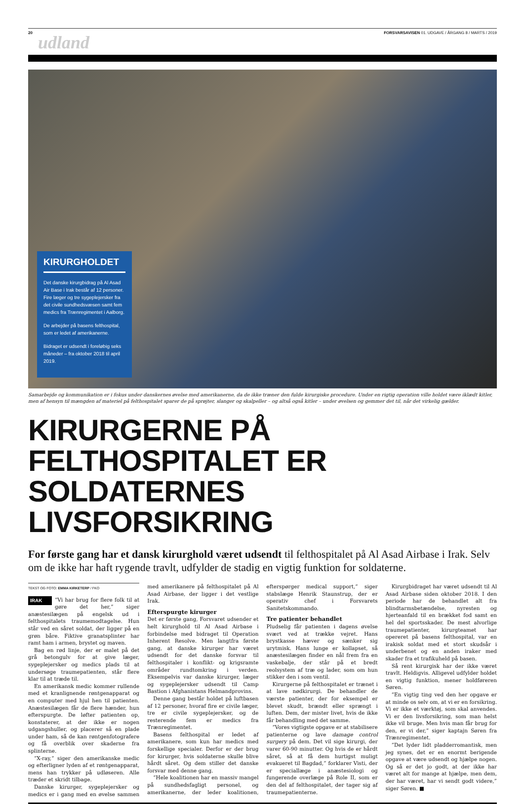20 FORSVARSAVISEN 01. UDGAVE / ÅRGANG 8 / MARTS / 2019
udland
KIRURGHOLDET
Det danske kirurgbidrag på Al Asad Air Base i Irak består af 12 personer. Fire læger og tre sygeplejersker fra det civile sundhedsvæsen samt fem medics fra Trænregimentet i Aalborg.
De arbejder på basens felthospital, som er ledet af amerikanerne.
Bidraget er udsendt i foreløbig seks måneder – fra oktober 2018 til april 2019.
Samarbejde og kommunikation er i fokus under danskernes øvelse med amerikanerne, da de ikke træner den fulde kirurgiske procedure. Under en rigtig operation ville holdet være iklædt kitler, men af hensyn til mængden af materiel på felthospitalet sparer de på sprøjter, slanger og skalpeller – og altså også kitler – under øvelsen og gemmer det til, når det virkelig gælder.
KIRURGERNE PÅ FELTHOSPITALET ER SOLDATERNES LIVSFORSIKRING
For første gang har et dansk kirurghold været udsendt til felthospitalet på Al Asad Airbase i Irak. Selv om de ikke har haft rygende travlt, udfylder de stadig en vigtig funktion for soldaterne.
TEKST OG FOTO: EMMA KIRKETERP / FKO
IRAK”Vi har brug for flere folk til at gøre det her,” siger anæstesilægen på engelsk ud i felthospitalets traumemodtagelse. Hun står ved en såret soldat, der ligger på en grøn båre. Fiktive granatsplinter har ramt ham i armen, brystet og maven.
Bag en rød linje, der er malet på det grå betongulv for at give læger, sygeplejersker og medics plads til at undersøge traumepatienten, står flere klar til at træde til.
En amerikansk medic kommer rullende med et kranlignende røntgenapparat og en computer med hjul hen til patienten. Anæstesilægen får de flere hænder, hun efterspurgte. De løfter patienten op, konstaterer, at der ikke er nogen udgangshuller, og placerer så en plade under ham, så de kan røntgenfotografere og få overblik over skaderne fra splinterne.
”X-ray,” siger den amerikanske medic og efterligner lyden af et røntgenapparat, mens han trykker på udløseren. Alle træder et skridt tilbage.
Danske kirurger, sygeplejersker og medics er i gang med en øvelse sammen med amerikanere på felthospitalet på Al Asad Airbase, der ligger i det vestlige Irak.
Efterspurgte kirurger
Det er første gang, Forsvaret udsender et helt kirurghold til Al Asad Airbase i forbindelse med bidraget til Operation Inherent Resolve. Men langtfra første gang, at danske kirurger har været udsendt for det danske forsvar til felthospitaler i konflikt- og krigsramte områder rundtomkring i verden. Eksempelvis var danske kirurger, læger og sygeplejersker udsendt til Camp Bastion i Afghanistans Helmandprovins.
Denne gang består holdet på luftbasen af 12 personer, hvoraf fire er civile læger, tre er civile sygeplejersker, og de resterende fem er medics fra Trænregimentet.
Basens felthospital er ledet af amerikanere, som kun har medics med forskellige specialer. Derfor er der brug for kirurger, hvis soldaterne skulle blive hårdt såret. Og dem stiller det danske forsvar med denne gang.
”Hele koalitionen har en massiv mangel på sundhedsfagligt personel, og amerikanerne, der leder koalitionen, efterspørger medical support,” siger stabslæge Henrik Staunstrup, der er operativ chef i Forsvarets Sanitetskommando.
Tre patienter behandlet
Pludselig får patienten i dagens øvelse svært ved at trække vejret. Hans brystkasse hæver og sænker sig urytmisk. Hans lunge er kollapset, så anæstesilægen finder en nål frem fra en vaskebalje, der står på et bredt reolsystem af træ og lader, som om hun stikker den i som ventil.
Kirurgerne på felthospitalet er trænet i at lave nødkirurgi. De behandler de værste patienter, der for eksempel er blevet skudt, brændt eller sprængt i luften. Dem, der mister livet, hvis de ikke får behandling med det samme.
”Vores vigtigste opgave er at stabilisere patienterne og lave damage control surgery på dem. Det vil sige kirurgi, der varer 60-90 minutter. Og hvis de er hårdt såret, så at få dem hurtigst muligt evakueret til Bagdad,” forklarer Visti, der er speciallæge i anæstesiologi og fungerende overlæge på Role II, som er den del af felthospitalet, der tager sig af traumepatienterne.
Kirurgbidraget har været udsendt til Al Asad Airbase siden oktober 2018. I den periode har de behandlet alt fra blindtarmsbetændelse, nyresten og hjerteanfald til en brækket fod samt en hel del sportsskader. De mest alvorlige traumepatienter, kirurgteamet har opereret på basens felthospital, var en irakisk soldat med et stort skudsår i underbenet og en anden iraker med skader fra et trafikuheld på basen.
Så rent kirurgisk har der ikke været travlt. Heldigvis. Alligevel udfylder holdet en vigtig funktion, mener holdføreren Søren.
”En vigtig ting ved den her opgave er at minde os selv om, at vi er en forsikring. Vi er ikke et værktøj, som skal anvendes. Vi er den livsforsikring, som man helst ikke vil bruge. Men hvis man får brug for den, er vi der,” siger kaptajn Søren fra Trænregimentet.
”Det lyder lidt pladderromantisk, men jeg synes, det er en enormt berigende opgave at være udsendt og hjælpe nogen. Og så er det jo godt, at der ikke har været alt for mange at hjælpe, men dem, der har været, har vi sendt godt videre,” siger Søren. ■